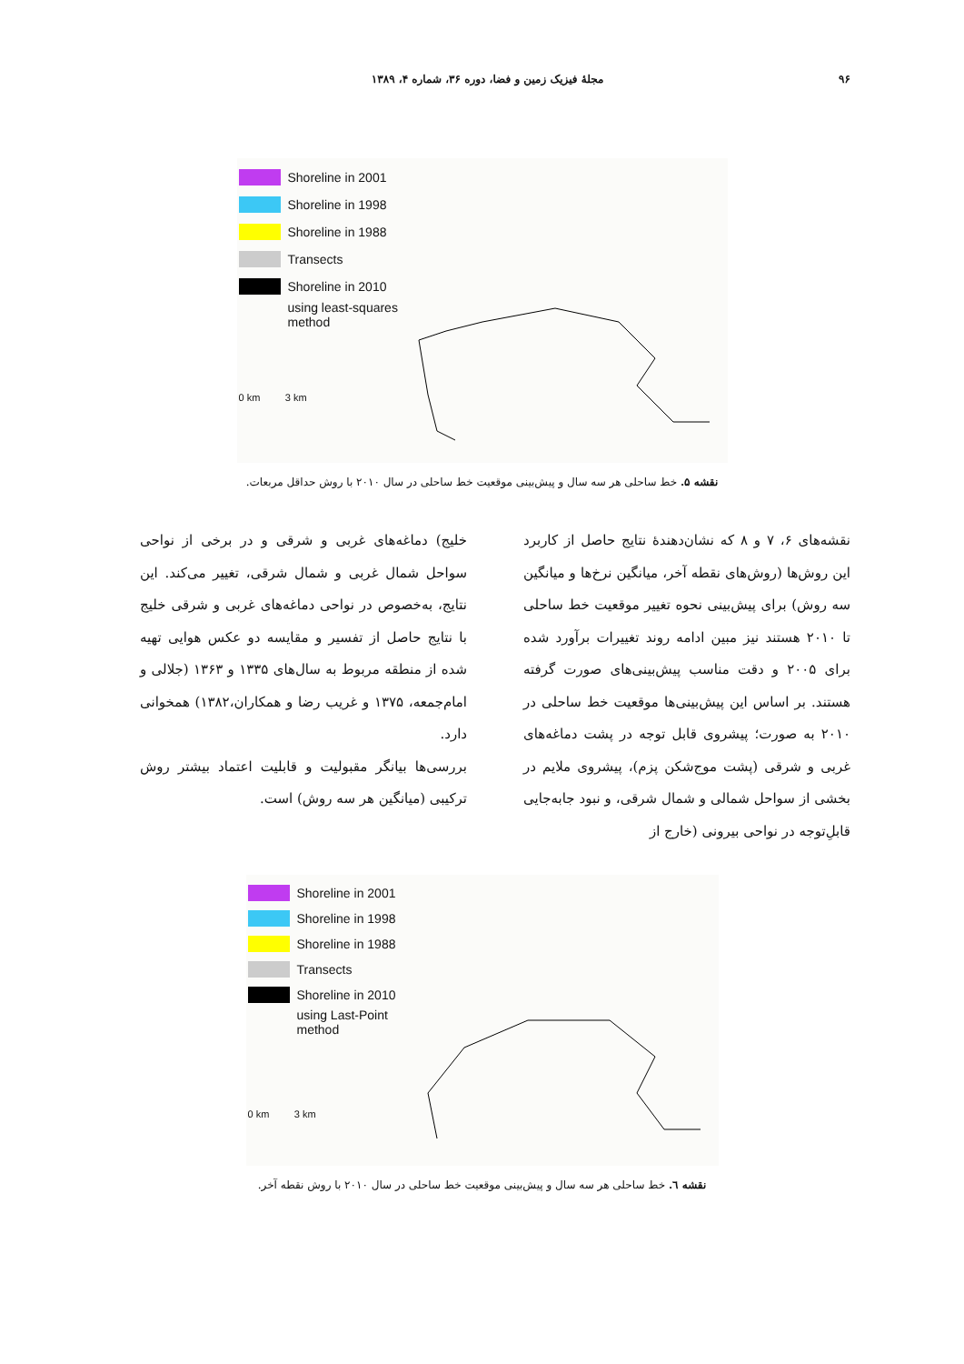٩۶ مجلهٔ فیزیک زمین و فضا، دوره ۳۶، شماره ۴، ۱۳۸۹
Shoreline in 2001
Shoreline in 1998
Shoreline in 1988
Transects
Shoreline in 2010
using least-squares
method
0 km 3 km
نقشه ۵. خط ساحلی هر سه سال و پیش‌بینی موقعیت خط ساحلی در سال ۲۰۱۰ با روش حداقل مربعات.
نقشه‌های ۶، ۷ و ۸ که نشان‌دهندهٔ نتایج حاصل از کاربرد این روش‌ها (روش‌های نقطه آخر، میانگین نرخ‌ها و میانگین سه روش) برای پیش‌بینی نحوه تغییر موقعیت خط ساحلی تا ۲۰۱۰ هستند نیز مبین ادامه روند تغییرات برآورد شده برای ۲۰۰۵ و دقت مناسب پیش‌بینی‌های صورت گرفته هستند. بر اساس این پیش‌بینی‌ها موقعیت خط ساحلی در ۲۰۱۰ به صورت؛ پیشروی قابل توجه در پشت دماغه‌های غربی و شرقی (پشت موج‌شکن پزم)، پیشروی ملایم در بخشی از سواحل شمالی و شمال شرقی، و نبود جابه‌جایی قابلِ‌توجه در نواحی بیرونی (خارج از
خلیج) دماغه‌های غربی و شرقی و در برخی از نواحی سواحل شمال غربی و شمال شرقی، تغییر می‌کند. این نتایج، به‌خصوص در نواحی دماغه‌های غربی و شرقی خلیج با نتایج حاصل از تفسیر و مقایسه دو عکس هوایی تهیه شده از منطقه مربوط به سال‌های ۱۳۳۵ و ۱۳۶۳ (جلالی و امام‌جمعه، ۱۳۷۵ و غریب رضا و همکاران،۱۳۸۲) همخوانی دارد.
بررسی‌ها بیانگر مقبولیت و قابلیت اعتماد بیشتر روش ترکیبی (میانگین هر سه روش) است.
Shoreline in 2001
Shoreline in 1998
Shoreline in 1988
Transects
Shoreline in 2010
using Last-Point
method
0 km 3 km
نقشه ٦. خط ساحلی هر سه سال و پیش‌بینی موقعیت خط ساحلی در سال ۲۰۱۰ با روش نقطه آخر.